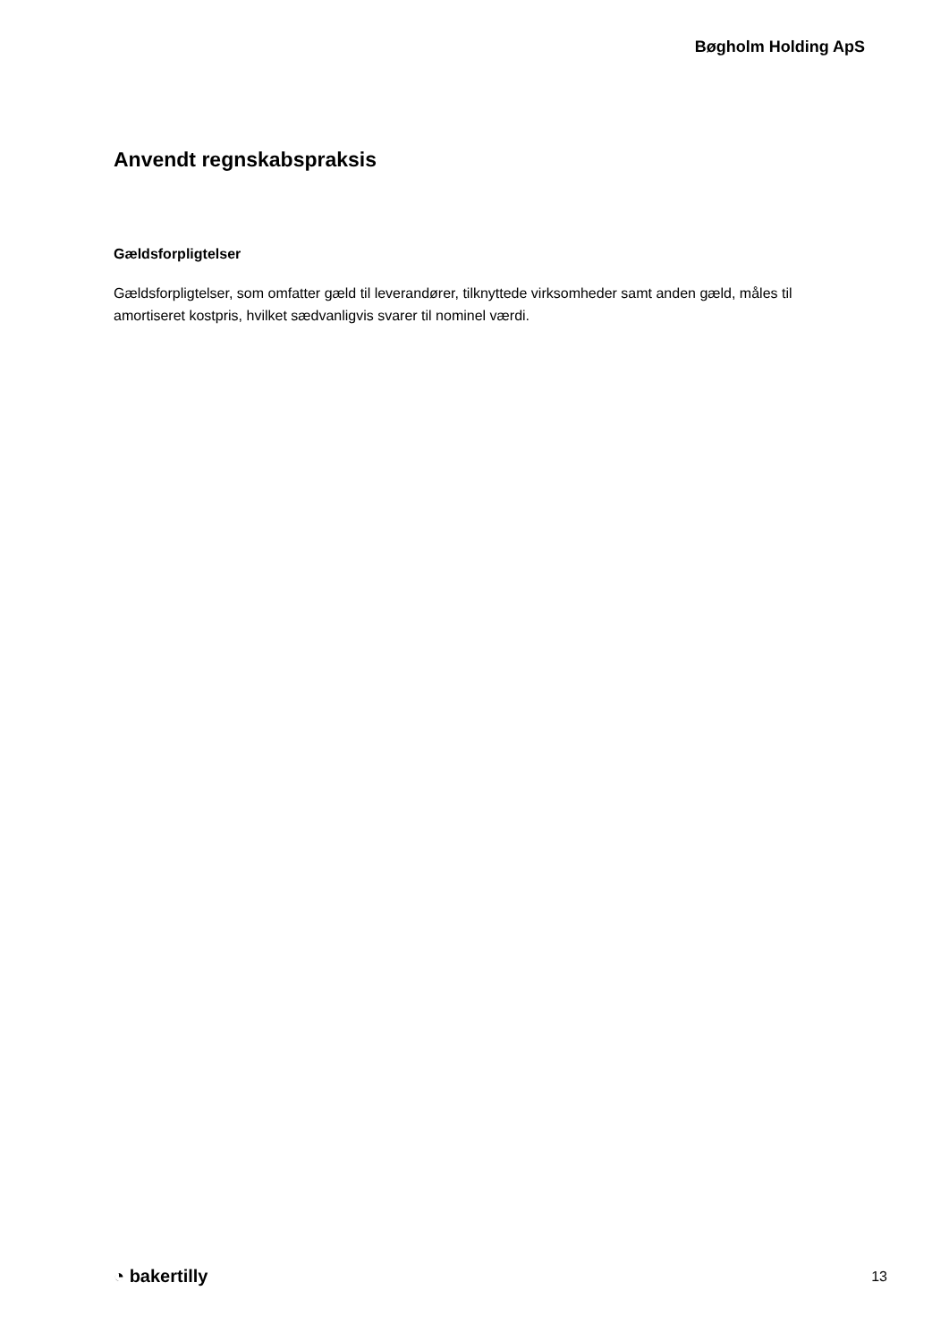Bøgholm Holding ApS
Anvendt regnskabspraksis
Gældsforpligtelser
Gældsforpligtelser, som omfatter gæld til leverandører, tilknyttede virksomheder samt anden gæld, måles til amortiseret kostpris, hvilket sædvanligvis svarer til nominel værdi.
◔ bakertilly 13